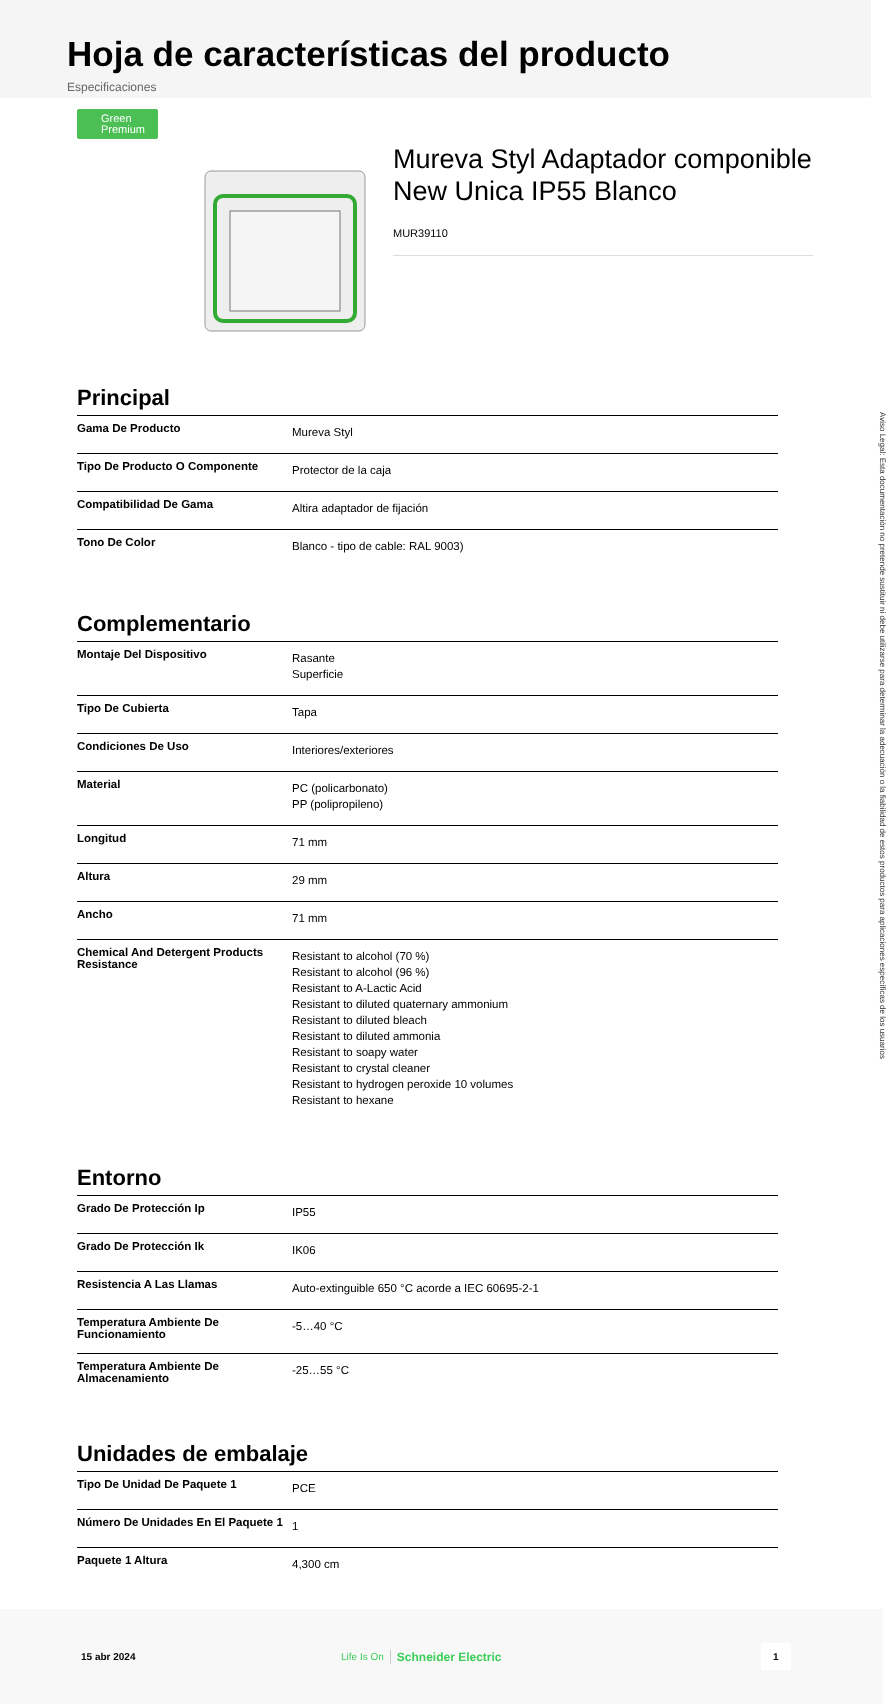Hoja de características del producto
Especificaciones
Green
Premium
Mureva Styl Adaptador componible New Unica IP55 Blanco
MUR39110
Principal
| Gama De Producto | Mureva Styl |
| Tipo De Producto O Componente | Protector de la caja |
| Compatibilidad De Gama | Altira adaptador de fijación |
| Tono De Color | Blanco - tipo de cable: RAL 9003) |
Complementario
| Montaje Del Dispositivo | Rasante Superficie |
| Tipo De Cubierta | Tapa |
| Condiciones De Uso | Interiores/exteriores |
| Material | PC (policarbonato) PP (polipropileno) |
| Longitud | 71 mm |
| Altura | 29 mm |
| Ancho | 71 mm |
| Chemical And Detergent Products Resistance | Resistant to alcohol (70 %) Resistant to alcohol (96 %) Resistant to A-Lactic Acid Resistant to diluted quaternary ammonium Resistant to diluted bleach Resistant to diluted ammonia Resistant to soapy water Resistant to crystal cleaner Resistant to hydrogen peroxide 10 volumes Resistant to hexane |
Entorno
| Grado De Protección Ip | IP55 |
| Grado De Protección Ik | IK06 |
| Resistencia A Las Llamas | Auto-extinguible 650 °C acorde a IEC 60695-2-1 |
| Temperatura Ambiente De Funcionamiento | -5…40 °C |
| Temperatura Ambiente De Almacenamiento | -25…55 °C |
Unidades de embalaje
| Tipo De Unidad De Paquete 1 | PCE |
| Número De Unidades En El Paquete 1 | 1 |
| Paquete 1 Altura | 4,300 cm |
15 abr 2024 Life Is On Schneider Electric
1
Aviso Legal: Esta documentación no pretende sustituir ni debe utilizarse para determinar la adecuación o la fiabilidad de estos productos para aplicaciones específicas de los usuarios